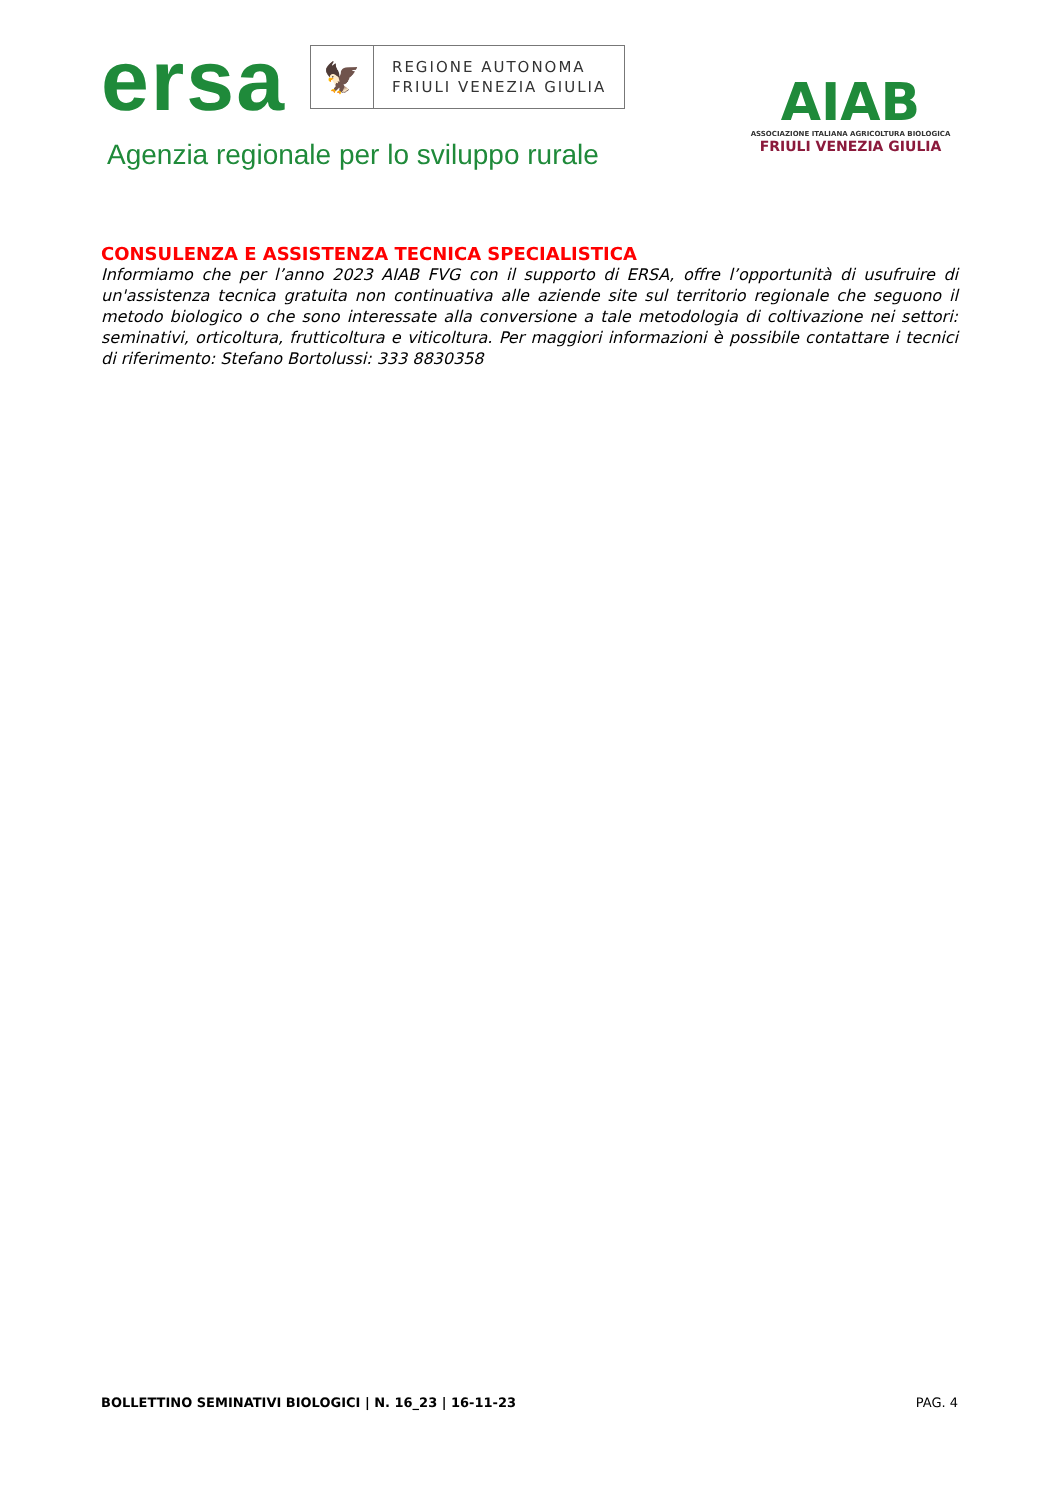ersa 🦅 REGIONE AUTONOMA
FRIULI VENEZIA GIULIA
Agenzia regionale per lo sviluppo rurale
AIAB
ASSOCIAZIONE ITALIANA AGRICOLTURA BIOLOGICA
FRIULI VENEZIA GIULIA
CONSULENZA E ASSISTENZA TECNICA SPECIALISTICA
Informiamo che per l’anno 2023 AIAB FVG con il supporto di ERSA, offre l’opportunità di usufruire di un'assistenza tecnica gratuita non continuativa alle aziende site sul territorio regionale che seguono il metodo biologico o che sono interessate alla conversione a tale metodologia di coltivazione nei settori: seminativi, orticoltura, frutticoltura e viticoltura. Per maggiori informazioni è possibile contattare i tecnici di riferimento: Stefano Bortolussi: 333 8830358
BOLLETTINO SEMINATIVI BIOLOGICI | N. 16_23 | 16-11-23 PAG. 4